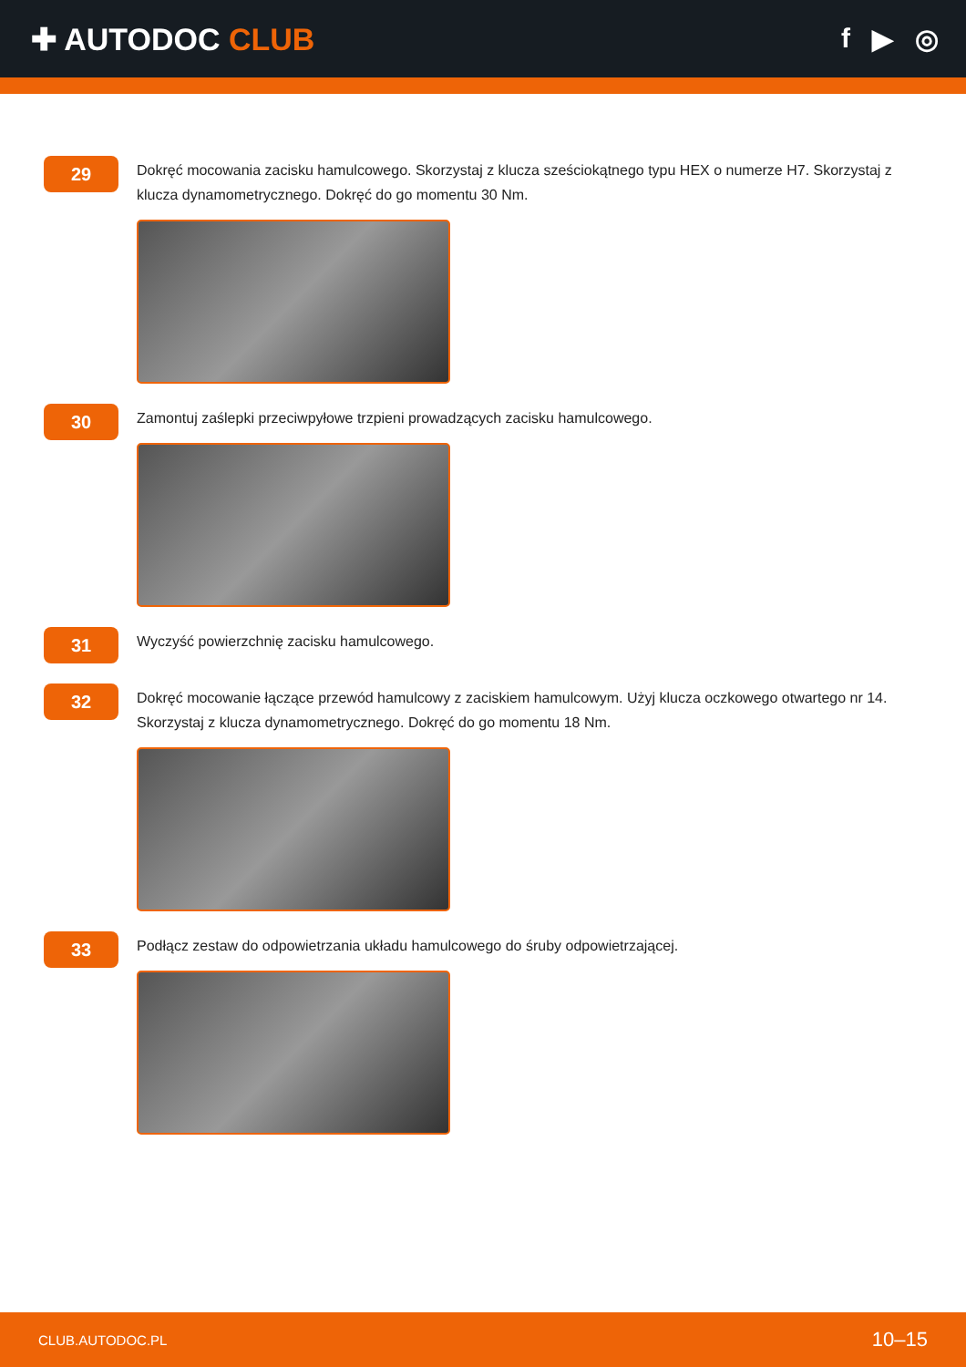✚ AUTODOC CLUB f ▶ ◎
29
Dokręć mocowania zacisku hamulcowego. Skorzystaj z klucza sześciokątnego typu HEX o numerze H7. Skorzystaj z klucza dynamometrycznego. Dokręć do go momentu 30 Nm.
30
Zamontuj zaślepki przeciwpyłowe trzpieni prowadzących zacisku hamulcowego.
31
Wyczyść powierzchnię zacisku hamulcowego.
32
Dokręć mocowanie łączące przewód hamulcowy z zaciskiem hamulcowym. Użyj klucza oczkowego otwartego nr 14. Skorzystaj z klucza dynamometrycznego. Dokręć do go momentu 18 Nm.
33
Podłącz zestaw do odpowietrzania układu hamulcowego do śruby odpowietrzającej.
CLUB.AUTODOC.PL 10–15